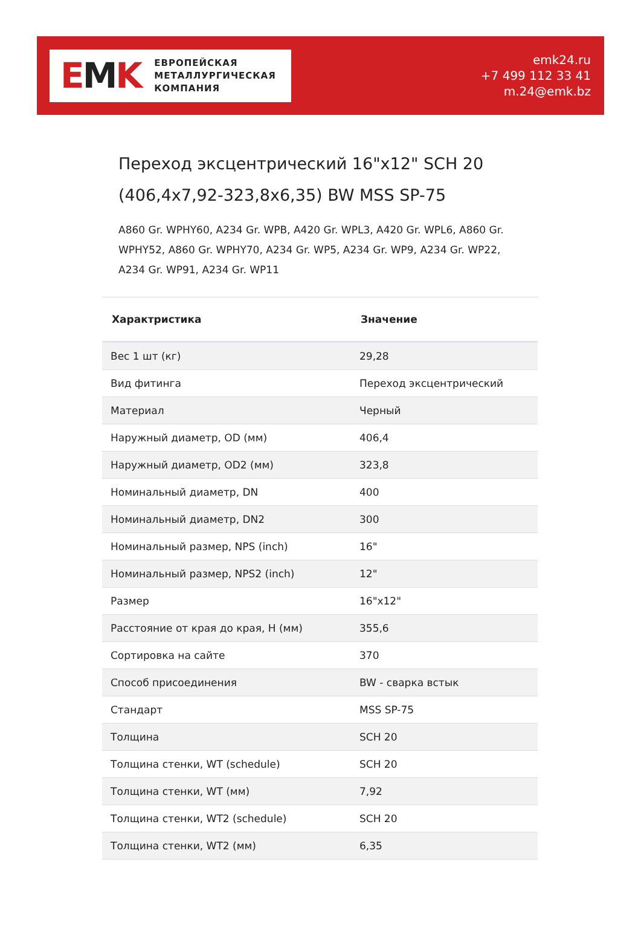EMK
ЕВРОПЕЙСКАЯ
МЕТАЛЛУРГИЧЕСКАЯ
КОМПАНИЯ
emk24.ru
+7 499 112 33 41
m.24@emk.bz
Переход эксцентрический 16"x12" SCH 20 (406,4x7,92-323,8x6,35) BW MSS SP-75
A860 Gr. WPHY60, A234 Gr. WPB, A420 Gr. WPL3, A420 Gr. WPL6, A860 Gr. WPHY52, A860 Gr. WPHY70, A234 Gr. WP5, A234 Gr. WP9, A234 Gr. WP22, A234 Gr. WP91, A234 Gr. WP11
| Характристика | Значение |
| --- | --- |
| Вес 1 шт (кг) | 29,28 |
| Вид фитинга | Переход эксцентрический |
| Материал | Черный |
| Наружный диаметр, OD (мм) | 406,4 |
| Наружный диаметр, OD2 (мм) | 323,8 |
| Номинальный диаметр, DN | 400 |
| Номинальный диаметр, DN2 | 300 |
| Номинальный размер, NPS (inch) | 16" |
| Номинальный размер, NPS2 (inch) | 12" |
| Размер | 16"x12" |
| Расстояние от края до края, H (мм) | 355,6 |
| Сортировка на сайте | 370 |
| Способ присоединения | BW - сварка встык |
| Стандарт | MSS SP-75 |
| Толщина | SCH 20 |
| Толщина стенки, WT (schedule) | SCH 20 |
| Толщина стенки, WT (мм) | 7,92 |
| Толщина стенки, WT2 (schedule) | SCH 20 |
| Толщина стенки, WT2 (мм) | 6,35 |